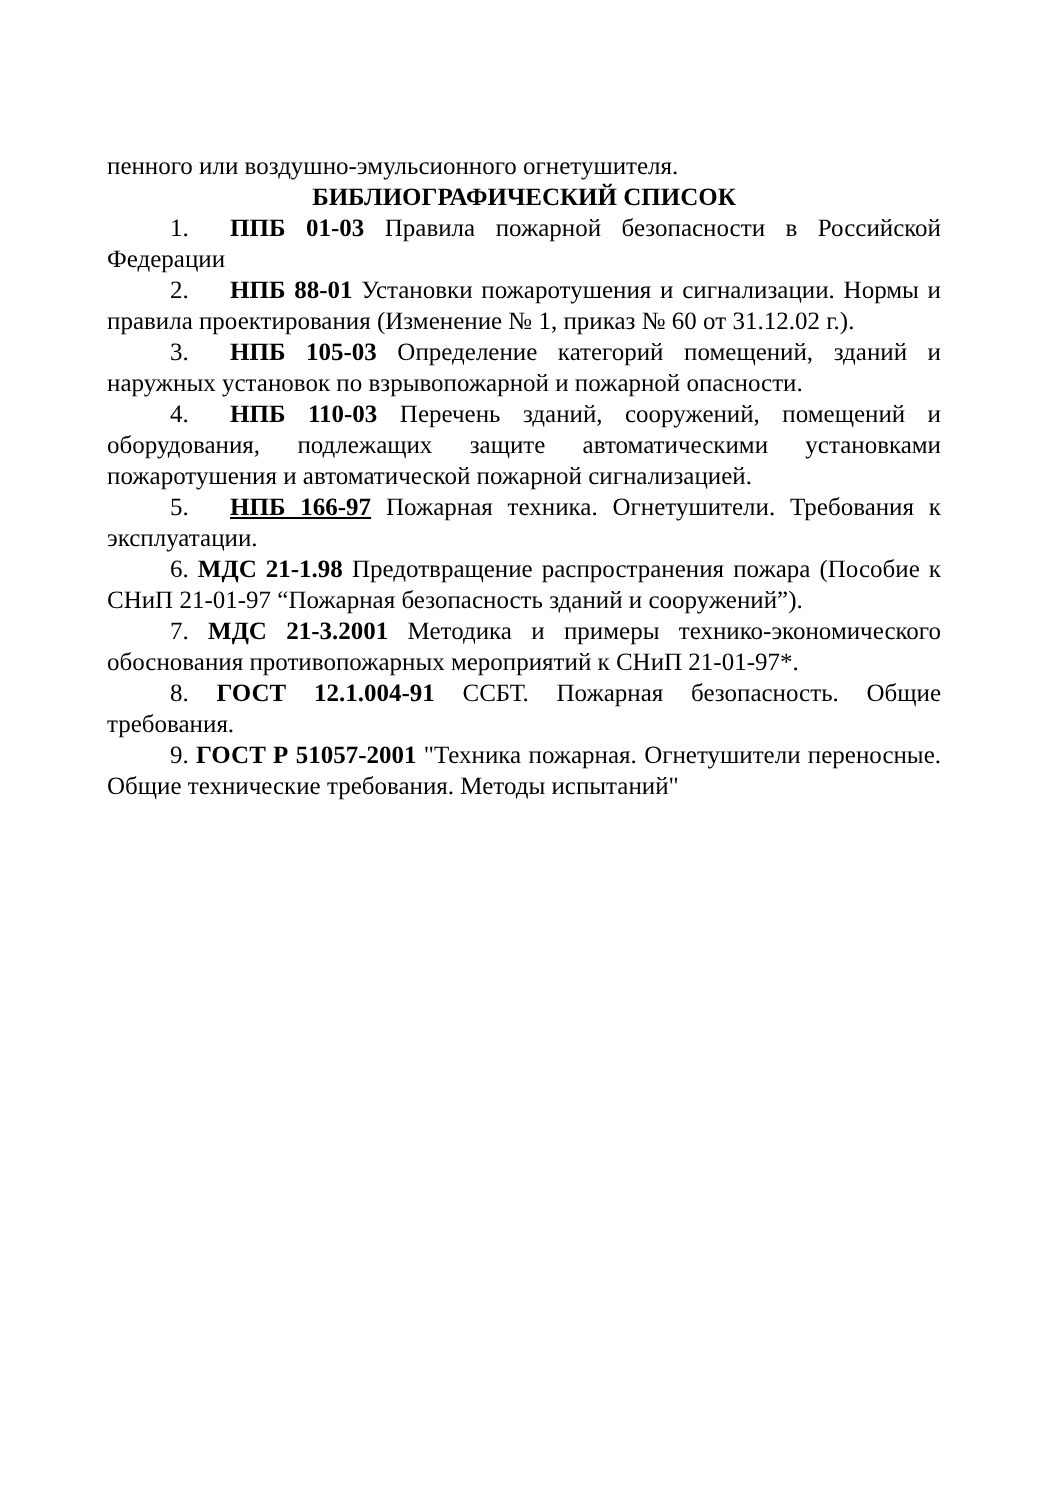пенного или воздушно-эмульсионного огнетушителя.
БИБЛИОГРАФИЧЕСКИЙ СПИСОК
1. ППБ 01-03 Правила пожарной безопасности в Российской Федерации
2. НПБ 88-01 Установки пожаротушения и сигнализации. Нормы и правила проектирования (Изменение № 1, приказ № 60 от 31.12.02 г.).
3. НПБ 105-03 Определение категорий помещений, зданий и наружных установок по взрывопожарной и пожарной опасности.
4. НПБ 110-03 Перечень зданий, сооружений, помещений и оборудования, подлежащих защите автоматическими установками пожаротушения и автоматической пожарной сигнализацией.
5. НПБ 166-97 Пожарная техника. Огнетушители. Требования к эксплуатации.
6. МДС 21-1.98 Предотвращение распространения пожара (Пособие к СНиП 21-01-97 “Пожарная безопасность зданий и сооружений”).
7. МДС 21-3.2001 Методика и примеры технико-экономического обоснования противопожарных мероприятий к СНиП 21-01-97*.
8. ГОСТ 12.1.004-91 ССБТ. Пожарная безопасность. Общие требования.
9. ГОСТ Р 51057-2001 "Техника пожарная. Огнетушители переносные. Общие технические требования. Методы испытаний"